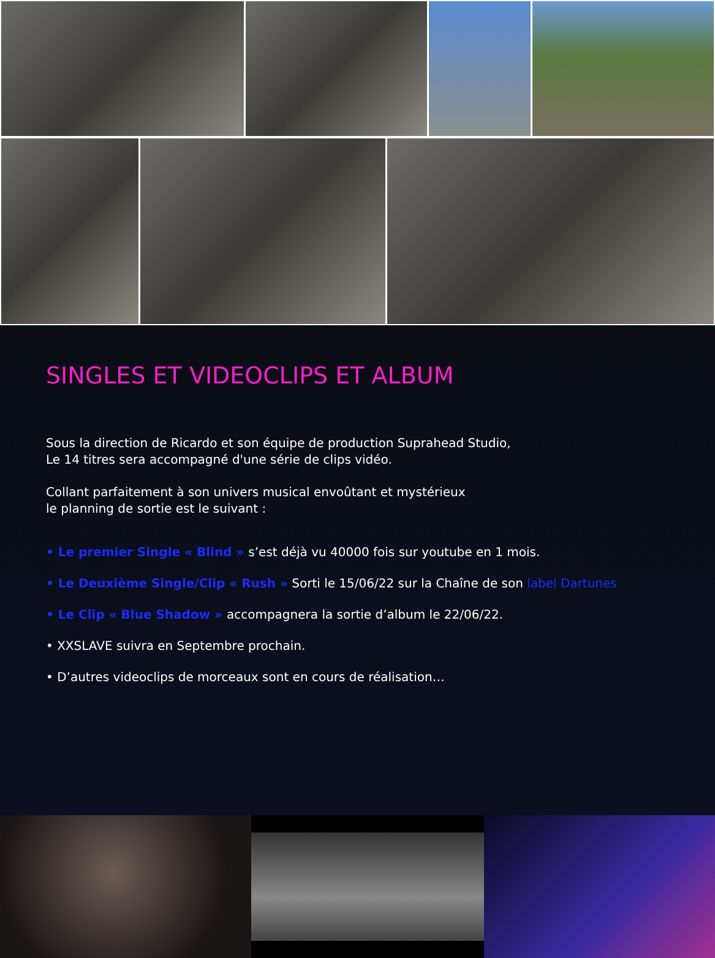SINGLES ET VIDEOCLIPS ET ALBUM
Sous la direction de Ricardo et son équipe de production Suprahead Studio,
Le 14 titres sera accompagné d'une série de clips vidéo.
Collant parfaitement à son univers musical envoûtant et mystérieux
le planning de sortie est le suivant :
• Le premier Single « Blind » s’est déjà vu 40000 fois sur youtube en 1 mois.
• Le Deuxième Single/Clip « Rush » Sorti le 15/06/22 sur la Chaîne de son label Dartunes
• Le Clip « Blue Shadow » accompagnera la sortie d’album le 22/06/22.
• XXSLAVE suivra en Septembre prochain.
• D’autres videoclips de morceaux sont en cours de réalisation…